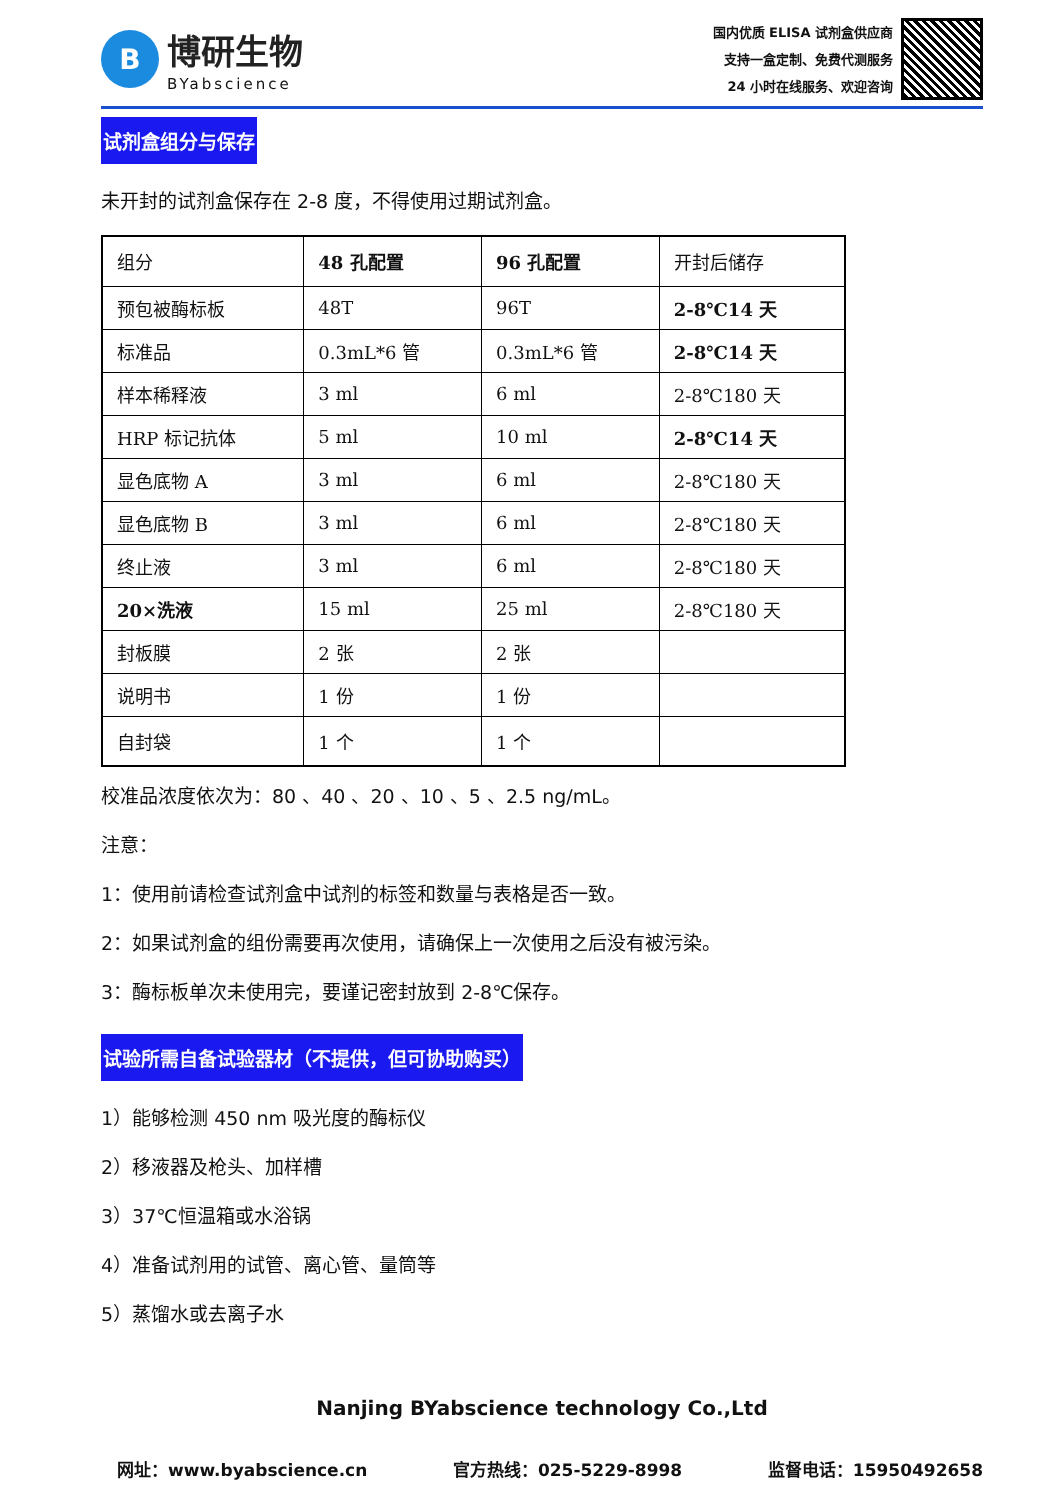B
博研生物
BYabscience
国内优质 ELISA 试剂盒供应商
支持一盒定制、免费代测服务
24 小时在线服务、欢迎咨询
试剂盒组分与保存
未开封的试剂盒保存在 2-8 度，不得使用过期试剂盒。
| 组分 | 48 孔配置 | 96 孔配置 | 开封后储存 |
| 预包被酶标板 | 48T | 96T | 2-8℃14 天 |
| 标准品 | 0.3mL*6 管 | 0.3mL*6 管 | 2-8℃14 天 |
| 样本稀释液 | 3 ml | 6 ml | 2-8℃180 天 |
| HRP 标记抗体 | 5 ml | 10 ml | 2-8℃14 天 |
| 显色底物 A | 3 ml | 6 ml | 2-8℃180 天 |
| 显色底物 B | 3 ml | 6 ml | 2-8℃180 天 |
| 终止液 | 3 ml | 6 ml | 2-8℃180 天 |
| 20×洗液 | 15 ml | 25 ml | 2-8℃180 天 |
| 封板膜 | 2 张 | 2 张 | |
| 说明书 | 1 份 | 1 份 | |
| 自封袋 | 1 个 | 1 个 | |
校准品浓度依次为：80 、40 、20 、10 、5 、2.5 ng/mL。
注意：
1：使用前请检查试剂盒中试剂的标签和数量与表格是否一致。
2：如果试剂盒的组份需要再次使用，请确保上一次使用之后没有被污染。
3：酶标板单次未使用完，要谨记密封放到 2-8℃保存。
试验所需自备试验器材（不提供，但可协助购买）
1）能够检测 450 nm 吸光度的酶标仪
2）移液器及枪头、加样槽
3）37℃恒温箱或水浴锅
4）准备试剂用的试管、离心管、量筒等
5）蒸馏水或去离子水
Nanjing BYabscience technology Co.,Ltd
网址：www.byabscience.cn 官方热线：025-5229-8998 监督电话：15950492658